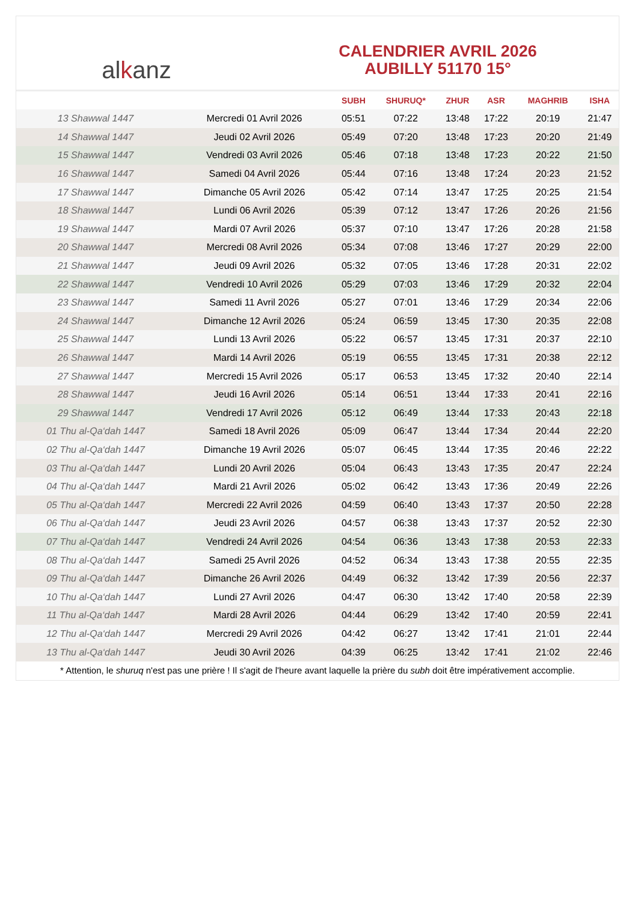al k anz
CALENDRIER AVRIL 2026
AUBILLY 51170 15°
| | | SUBH | SHURUQ* | ZHUR | ASR | MAGHRIB | ISHA |
| --- | --- | --- | --- | --- | --- | --- | --- |
| 13 Shawwal 1447 | Mercredi 01 Avril 2026 | 05:51 | 07:22 | 13:48 | 17:22 | 20:19 | 21:47 |
| 14 Shawwal 1447 | Jeudi 02 Avril 2026 | 05:49 | 07:20 | 13:48 | 17:23 | 20:20 | 21:49 |
| 15 Shawwal 1447 | Vendredi 03 Avril 2026 | 05:46 | 07:18 | 13:48 | 17:23 | 20:22 | 21:50 |
| 16 Shawwal 1447 | Samedi 04 Avril 2026 | 05:44 | 07:16 | 13:48 | 17:24 | 20:23 | 21:52 |
| 17 Shawwal 1447 | Dimanche 05 Avril 2026 | 05:42 | 07:14 | 13:47 | 17:25 | 20:25 | 21:54 |
| 18 Shawwal 1447 | Lundi 06 Avril 2026 | 05:39 | 07:12 | 13:47 | 17:26 | 20:26 | 21:56 |
| 19 Shawwal 1447 | Mardi 07 Avril 2026 | 05:37 | 07:10 | 13:47 | 17:26 | 20:28 | 21:58 |
| 20 Shawwal 1447 | Mercredi 08 Avril 2026 | 05:34 | 07:08 | 13:46 | 17:27 | 20:29 | 22:00 |
| 21 Shawwal 1447 | Jeudi 09 Avril 2026 | 05:32 | 07:05 | 13:46 | 17:28 | 20:31 | 22:02 |
| 22 Shawwal 1447 | Vendredi 10 Avril 2026 | 05:29 | 07:03 | 13:46 | 17:29 | 20:32 | 22:04 |
| 23 Shawwal 1447 | Samedi 11 Avril 2026 | 05:27 | 07:01 | 13:46 | 17:29 | 20:34 | 22:06 |
| 24 Shawwal 1447 | Dimanche 12 Avril 2026 | 05:24 | 06:59 | 13:45 | 17:30 | 20:35 | 22:08 |
| 25 Shawwal 1447 | Lundi 13 Avril 2026 | 05:22 | 06:57 | 13:45 | 17:31 | 20:37 | 22:10 |
| 26 Shawwal 1447 | Mardi 14 Avril 2026 | 05:19 | 06:55 | 13:45 | 17:31 | 20:38 | 22:12 |
| 27 Shawwal 1447 | Mercredi 15 Avril 2026 | 05:17 | 06:53 | 13:45 | 17:32 | 20:40 | 22:14 |
| 28 Shawwal 1447 | Jeudi 16 Avril 2026 | 05:14 | 06:51 | 13:44 | 17:33 | 20:41 | 22:16 |
| 29 Shawwal 1447 | Vendredi 17 Avril 2026 | 05:12 | 06:49 | 13:44 | 17:33 | 20:43 | 22:18 |
| 01 Thu al-Qa‘dah 1447 | Samedi 18 Avril 2026 | 05:09 | 06:47 | 13:44 | 17:34 | 20:44 | 22:20 |
| 02 Thu al-Qa‘dah 1447 | Dimanche 19 Avril 2026 | 05:07 | 06:45 | 13:44 | 17:35 | 20:46 | 22:22 |
| 03 Thu al-Qa‘dah 1447 | Lundi 20 Avril 2026 | 05:04 | 06:43 | 13:43 | 17:35 | 20:47 | 22:24 |
| 04 Thu al-Qa‘dah 1447 | Mardi 21 Avril 2026 | 05:02 | 06:42 | 13:43 | 17:36 | 20:49 | 22:26 |
| 05 Thu al-Qa‘dah 1447 | Mercredi 22 Avril 2026 | 04:59 | 06:40 | 13:43 | 17:37 | 20:50 | 22:28 |
| 06 Thu al-Qa‘dah 1447 | Jeudi 23 Avril 2026 | 04:57 | 06:38 | 13:43 | 17:37 | 20:52 | 22:30 |
| 07 Thu al-Qa‘dah 1447 | Vendredi 24 Avril 2026 | 04:54 | 06:36 | 13:43 | 17:38 | 20:53 | 22:33 |
| 08 Thu al-Qa‘dah 1447 | Samedi 25 Avril 2026 | 04:52 | 06:34 | 13:43 | 17:38 | 20:55 | 22:35 |
| 09 Thu al-Qa‘dah 1447 | Dimanche 26 Avril 2026 | 04:49 | 06:32 | 13:42 | 17:39 | 20:56 | 22:37 |
| 10 Thu al-Qa‘dah 1447 | Lundi 27 Avril 2026 | 04:47 | 06:30 | 13:42 | 17:40 | 20:58 | 22:39 |
| 11 Thu al-Qa‘dah 1447 | Mardi 28 Avril 2026 | 04:44 | 06:29 | 13:42 | 17:40 | 20:59 | 22:41 |
| 12 Thu al-Qa‘dah 1447 | Mercredi 29 Avril 2026 | 04:42 | 06:27 | 13:42 | 17:41 | 21:01 | 22:44 |
| 13 Thu al-Qa‘dah 1447 | Jeudi 30 Avril 2026 | 04:39 | 06:25 | 13:42 | 17:41 | 21:02 | 22:46 |
* Attention, le shuruq n'est pas une prière ! Il s'agit de l'heure avant laquelle la prière du subh doit être impérativement accomplie.